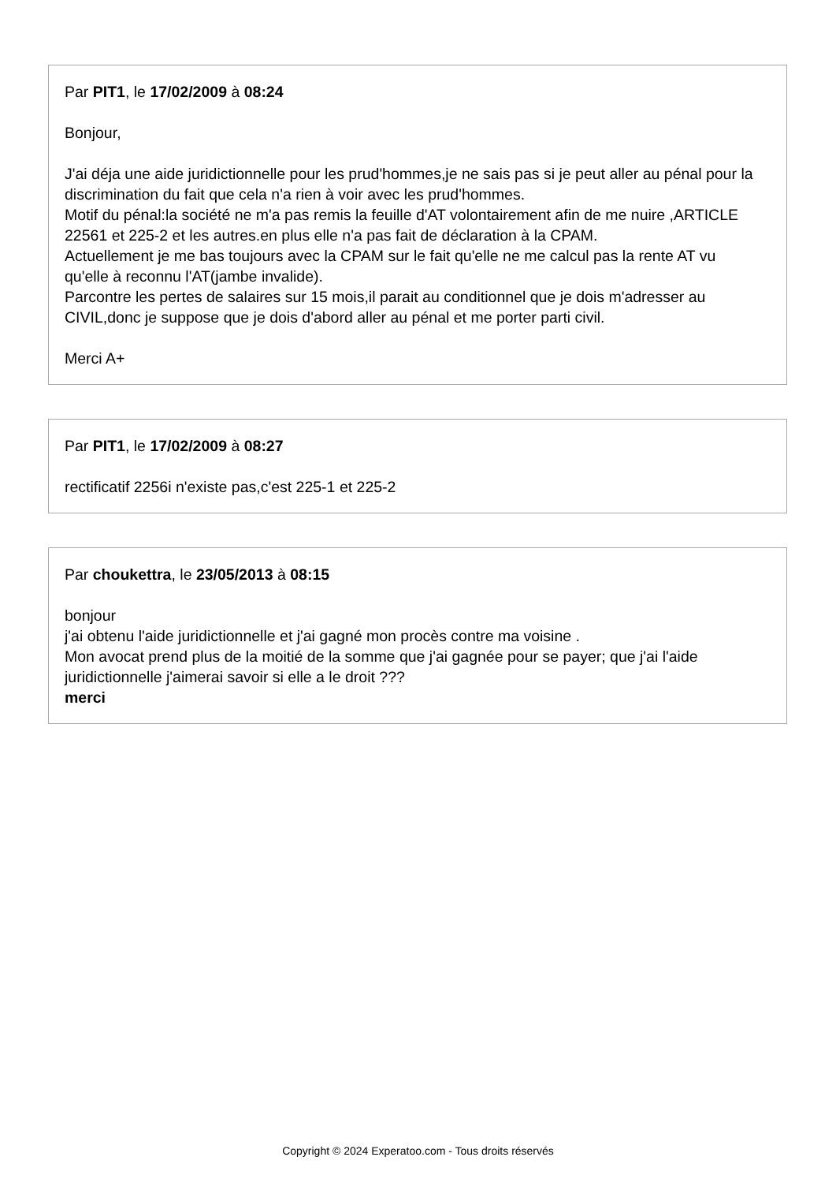Par PIT1, le 17/02/2009 à 08:24
Bonjour,
J'ai déja une aide juridictionnelle pour les prud'hommes,je ne sais pas si je peut aller au pénal pour la discrimination du fait que cela n'a rien à voir avec les prud'hommes.
Motif du pénal:la société ne m'a pas remis la feuille d'AT volontairement afin de me nuire ,ARTICLE 22561 et 225-2 et les autres.en plus elle n'a pas fait de déclaration à la CPAM.
Actuellement je me bas toujours avec la CPAM sur le fait qu'elle ne me calcul pas la rente AT vu qu'elle à reconnu l'AT(jambe invalide).
Parcontre les pertes de salaires sur 15 mois,il parait au conditionnel que je dois m'adresser au CIVIL,donc je suppose que je dois d'abord aller au pénal et me porter parti civil.
Merci A+
Par PIT1, le 17/02/2009 à 08:27
rectificatif 2256i n'existe pas,c'est 225-1 et 225-2
Par choukettra, le 23/05/2013 à 08:15
bonjour
j'ai obtenu l'aide juridictionnelle et j'ai gagné mon procès contre ma voisine .
Mon avocat prend plus de la moitié de la somme que j'ai gagnée pour se payer; que j'ai l'aide juridictionnelle j'aimerai savoir si elle a le droit ???
merci
Copyright © 2024 Experatoo.com - Tous droits réservés